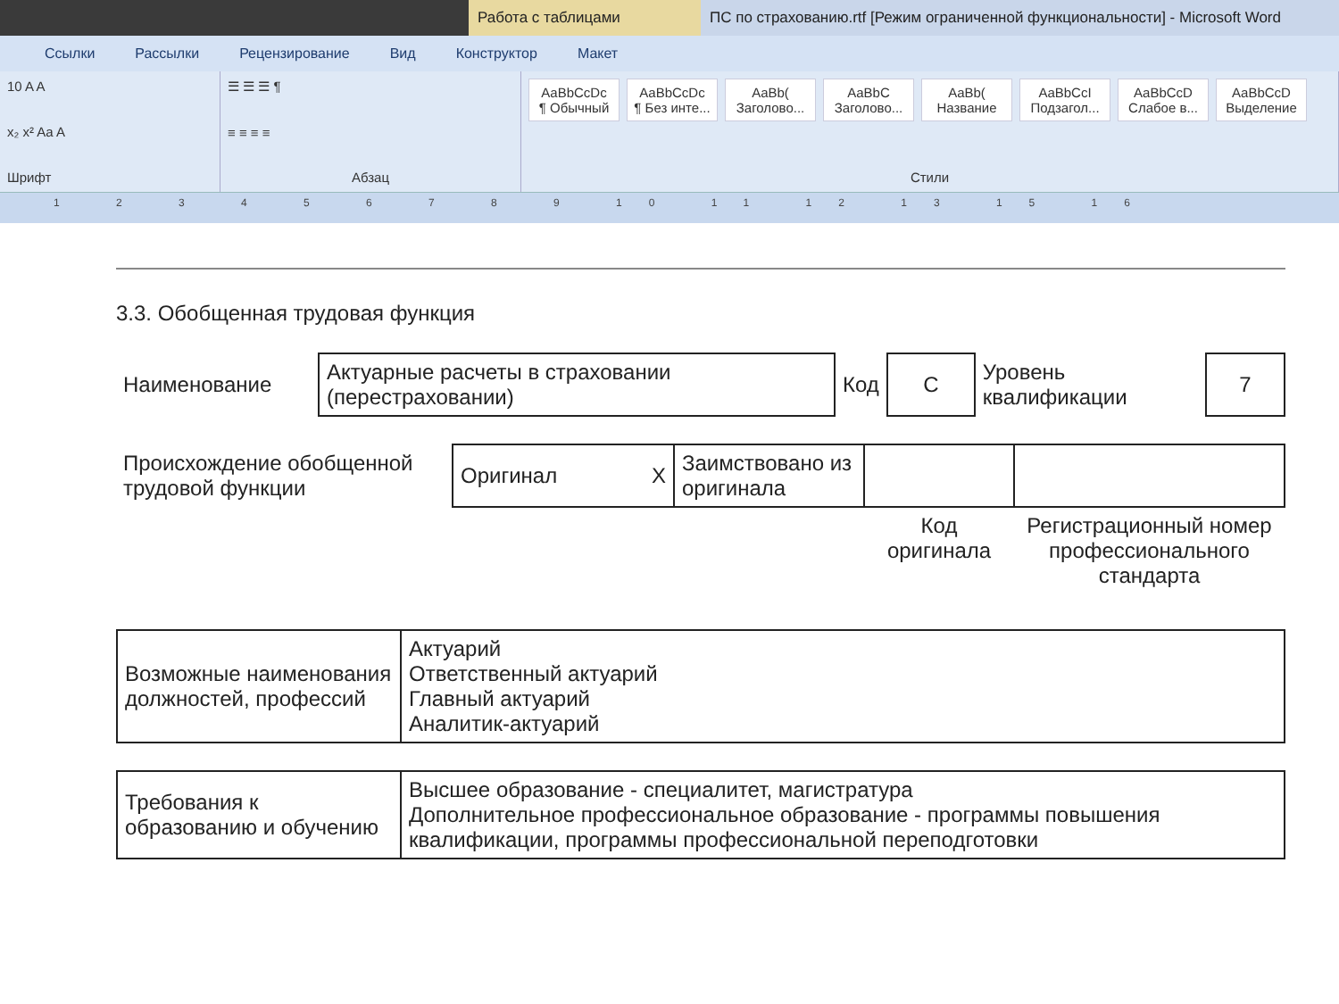Работа с таблицами ПС по страхованию.rtf [Режим ограниченной функциональности] - Microsoft Word
Ссылки Рассылки Рецензирование Вид Конструктор Макет
10 A A
x₂ x² Aa A
Шрифт
☰ ☰ ☰ ¶
≡ ≡ ≡ ≡
Абзац
AaBbCcDc
¶ Обычный
AaBbCcDc
¶ Без инте...
AaBb(
Заголово...
AaBbC
Заголово...
AaBb(
Название
AaBbCcI
Подзагол...
AaBbCcD
Слабое в...
AaBbCcD
Выделение
Стили
1 2 3 4 5 6 7 8 9 10 11 12 13 15 16
3.3. Обобщенная трудовая функция
| Наименование | Актуарные расчеты в страховании (перестраховании) | Код | C | Уровень квалификации | 7 |
| Происхождение обобщенной трудовой функции | Оригинал X | Заимствовано из оригинала | | |
| | | | Код оригинала | Регистрационный номер профессионального стандарта |
| Возможные наименования должностей, профессий | Актуарий Ответственный актуарий Главный актуарий Аналитик-актуарий |
| Требования к образованию и обучению | Высшее образование - специалитет, магистратура Дополнительное профессиональное образование - программы повышения квалификации, программы профессиональной переподготовки |